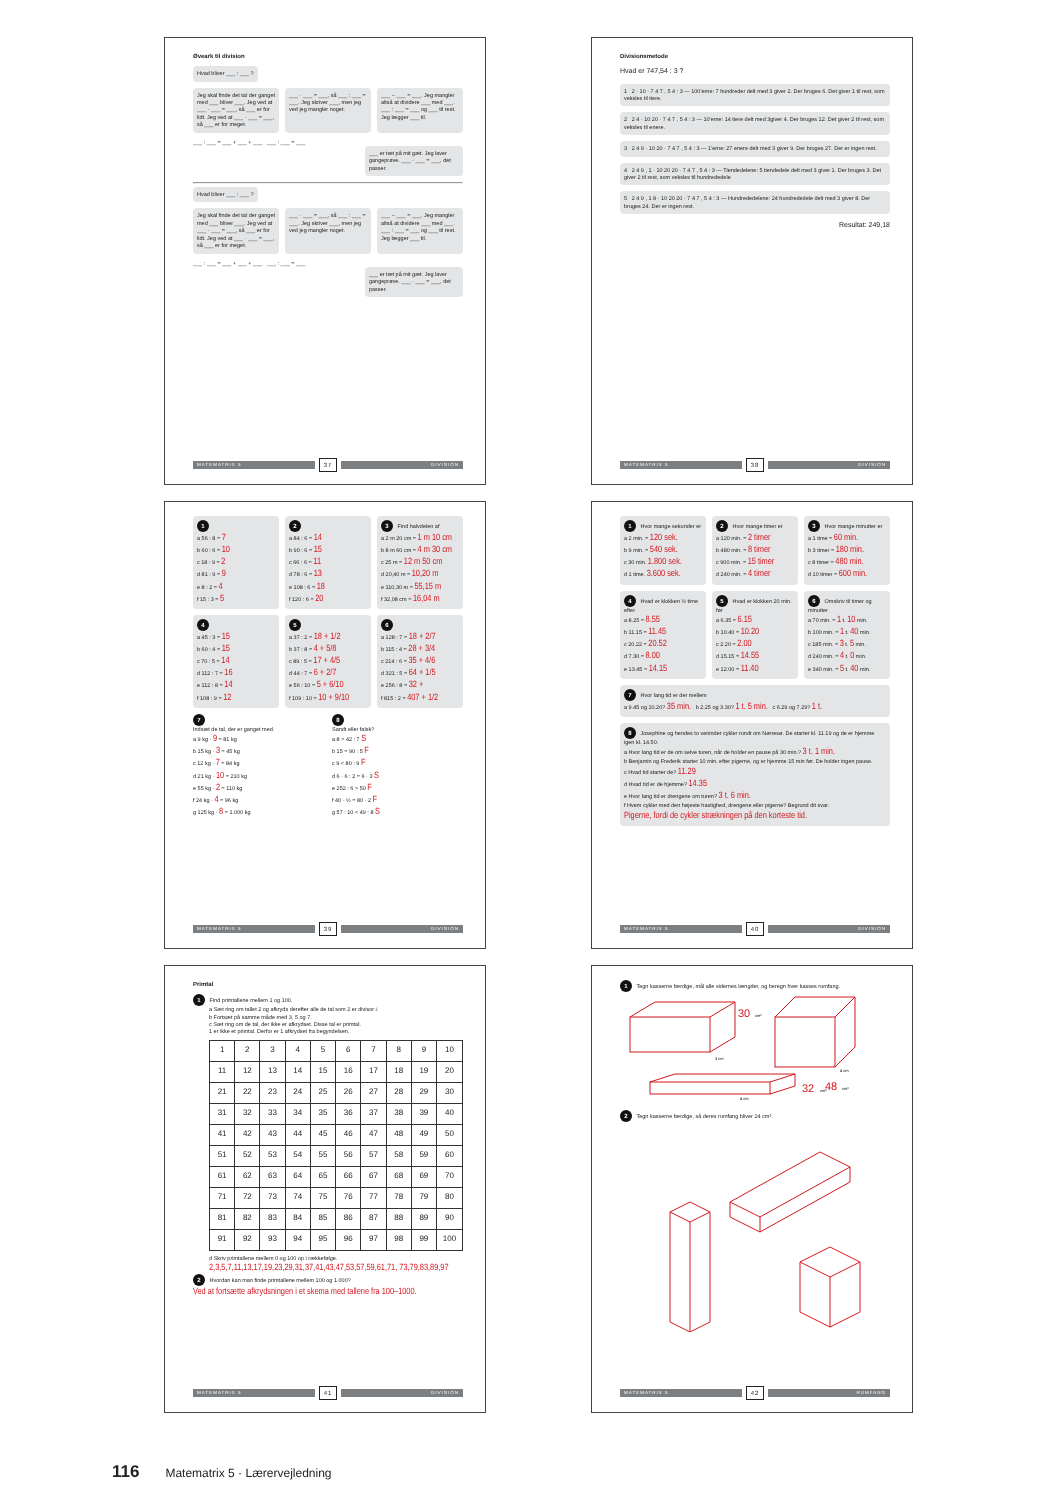Øveark til division
Hvad bliver ___ : ___ ?
Jeg skal finde det tal der ganget med ___ bliver ___. Jeg ved at ___ · ___ = ___, så ___ er for lidt. Jeg ved at ___ · ___ = ___, så ___ er for meget.
___ · ___ = ___, så ___ : ___ = ___. Jeg skriver ___, men jeg ved jeg mangler noget.
___ − ___ = ___. Jeg mangler altså at dividere ___ med ___. ___ : ___ = ___ og ___ til rest. Jeg lægger ___ til.
___ : ___ = ___ + ___ + ___ ___ : ___ = ___
___ er tæt på mit gæt. Jeg laver gangeprøve. ___ · ___ = ___, det passer.
Hvad bliver ___ : ___ ?
Jeg skal finde det tal der ganget med ___ bliver ___. Jeg ved at ___ · ___ = ___, så ___ er for lidt. Jeg ved at ___ · ___ = ___, så ___ er for meget.
___ · ___ = ___, så ___ : ___ = ___. Jeg skriver ___, men jeg ved jeg mangler noget.
___ − ___ = ___. Jeg mangler altså at dividere ___ med ___. ___ : ___ = ___ og ___ til rest. Jeg lægger ___ til.
___ : ___ = ___ + ___ + ___ ___ : ___ = ___
___ er tæt på mit gæt. Jeg laver gangeprøve. ___ · ___ = ___, det passer.
MATEMATRIX 5 37 DIVISION
Divisionsmetode
Hvad er 747,54 : 3 ?
1 2 · 10 · 7 4 7 , 5 4 : 3 — 100'erne: 7 hundreder delt med 3 giver 2. Der bruges 6. Det giver 1 til rest, som veksles til tiere.
2 2 4 · 10 20 · 7 4 7 , 5 4 : 3 — 10'erne: 14 tiere delt med 3giver 4. Der bruges 12. Det giver 2 til rest, som veksles til enere.
3 2 4 9 · 10 20 · 7 4 7 , 5 4 : 3 — 1'erne: 27 enere delt med 3 giver 9. Der bruges 27. Der er ingen rest.
4 2 4 9 , 1 · 10 20 20 · 7 4 7 , 5 4 : 3 — Tiendedelene: 5 tiendedele delt med 3 giver 1. Der bruges 3. Det giver 2 til rest, som veksles til hundrededele
5 2 4 9 , 1 8 · 10 20 20 · 7 4 7 , 5 4 : 3 — Hundrededelene: 24 hundrededele delt med 3 giver 8. Der bruges 24. Der er ingen rest.
Resultat: 249,18
MATEMATRIX 5 38 DIVISION
1
a 56 : 8 = 7
b 60 : 6 = 10
c 18 : 9 = 2
d 81 : 9 = 9
e 8 : 2 = 4
f 15 : 3 = 5
2
a 84 : 6 = 14
b 90 : 6 = 15
c 66 : 6 = 11
d 78 : 6 = 13
e 108 : 6 = 18
f 120 : 6 = 20
3 Find halvdelen af
a 2 m 20 cm = 1 m 10 cm
b 8 m 60 cm = 4 m 30 cm
c 25 m = 12 m 50 cm
d 20,40 m = 10,20 m
e 110,30 m = 55,15 m
f 32,08 cm = 16,04 m
4
a 45 : 3 = 15
b 60 : 4 = 15
c 70 : 5 = 14
d 112 : 7 = 16
e 112 : 8 = 14
f 108 : 9 = 12
5
a 37 : 2 = 18 + 1/2
b 37 : 8 = 4 + 5/8
c 89 : 5 = 17 + 4/5
d 44 : 7 = 6 + 2/7
e 56 : 10 = 5 + 6/10
f 109 : 10 = 10 + 9/10
6
a 128 : 7 = 18 + 2/7
b 115 : 4 = 28 + 3/4
c 214 : 6 = 35 + 4/6
d 321 : 5 = 64 + 1/5
e 256 : 8 = 32 +
f 815 : 2 = 407 + 1/2
7
Indsæt de tal, der er ganget med.
a 9 kg · 9 = 81 kg
b 15 kg · 3 = 45 kg
c 12 kg · 7 = 84 kg
d 21 kg · 10 = 210 kg
e 55 kg · 2 = 110 kg
f 24 kg · 4 = 96 kg
g 125 kg · 8 = 1.000 kg
8
Sandt eller falsk?
a 8 > 42 : 7 S
b 15 = 90 : 5 F
c 9 < 80 : 9 F
d 6 · 6 : 2 = 6 · 3 S
e 252 : 6 > 50 F
f 40 · ½ = 80 · 2 F
g 57 : 10 < 49 : 8 S
MATEMATRIX 5 39 DIVISION
1 Hvor mange sekunder er
a 2 min. = 120 sek.
b 9 min. = 540 sek.
c 30 min. 1.800 sek.
d 1 time. 3.600 sek.
2 Hvor mange timer er
a 120 min. = 2 timer
b 480 min. = 8 timer
c 900 min. = 15 timer
d 240 min. = 4 timer
3 Hvor mange minutter er
a 1 time = 60 min.
b 3 timer = 180 min.
c 8 timer = 480 min.
d 10 timer = 600 min.
4 Hvad er klokken ½ time efter
a 8.25 = 8.55
b 11.15 = 11.45
c 20.22 = 20.52
d 7.30 = 8.00
e 13.45 = 14.15
5 Hvad er klokken 20 min. før
a 6.35 = 6.15
b 10.40 = 10.20
c 2.20 = 2.00
d 15.15 = 14.55
e 12.00 = 11.40
6 Omskriv til timer og minutter
a 70 min. = 1 t. 10 min.
b 100 min. = 1 t. 40 min.
c 185 min. = 3 t. 5 min.
d 240 min. = 4 t. 0 min.
e 340 min. = 5 t. 40 min.
7 Hvor lang tid er der mellem
a 9.45 og 10.20? 35 min. b 2.25 og 3.30? 1 t. 5 min. c 6.29 og 7.29? 1 t.
8 Josephine og hendes to veninder cykler rundt om Nørresø. De starter kl. 11.19 og de er hjemme igen kl. 14.50.
a Hvor lang tid er de om selve turen, når de holder en pause på 30 min.? 3 t. 1 min.
b Benjamin og Frederik starter 10 min. efter pigerne, og er hjemme 15 min før. De holder ingen pause.
c Hvad tid starter de? 11.29
d Hvad tid er de hjemme? 14.35
e Hvor lang tid er drengene om turen? 3 t. 6 min.
f Hvem cykler med den højeste hastighed, drengene eller pigerne? Begrund dit svar.
Pigerne, fordi de cykler strækningen på den korteste tid.
MATEMATRIX 5 40 DIVISION
Primtal
1 Find primtallene mellem 1 og 100.
a Sæt ring om tallet 2 og afkryds derefter alle de tal som 2 er divisor i.
b Fortsæt på samme måde med 3, 5 og 7.
c Sæt ring om de tal, der ikke er afkrydset. Disse tal er primtal.
1 er ikke et primtal. Derfor er 1 afkrydset fra begyndelsen.
| 1 | 2 | 3 | 4 | 5 | 6 | 7 | 8 | 9 | 10 |
| 11 | 12 | 13 | 14 | 15 | 16 | 17 | 18 | 19 | 20 |
| 21 | 22 | 23 | 24 | 25 | 26 | 27 | 28 | 29 | 30 |
| 31 | 32 | 33 | 34 | 35 | 36 | 37 | 38 | 39 | 40 |
| 41 | 42 | 43 | 44 | 45 | 46 | 47 | 48 | 49 | 50 |
| 51 | 52 | 53 | 54 | 55 | 56 | 57 | 58 | 59 | 60 |
| 61 | 62 | 63 | 64 | 65 | 66 | 67 | 68 | 69 | 70 |
| 71 | 72 | 73 | 74 | 75 | 76 | 77 | 78 | 79 | 80 |
| 81 | 82 | 83 | 84 | 85 | 86 | 87 | 88 | 89 | 90 |
| 91 | 92 | 93 | 94 | 95 | 96 | 97 | 98 | 99 | 100 |
d Skriv primtallene mellem 0 og 100 op i rækkefølge.
2,3,5,7,11,13,17,19,23,29,31,37,41,43,47,53,57,59,61,71, 73,79,83,89,97
2 Hvordan kan man finde primtallene mellem 100 og 1.000?
Ved at fortsætte afkrydsningen i et skema med tallene fra 100–1000.
MATEMATRIX 5 41 DIVISION
1 Tegn kasserne færdige, mål alle sidernes længder, og beregn hver kasses rumfang.
30
cm³
3 cm
4 cm
48
cm³
32
cm³
4 cm
2 Tegn kasserne færdige, så deres rumfang bliver 24 cm³.
MATEMATRIX 5 42 RUMFANG
116 Matematrix 5 · Lærervejledning